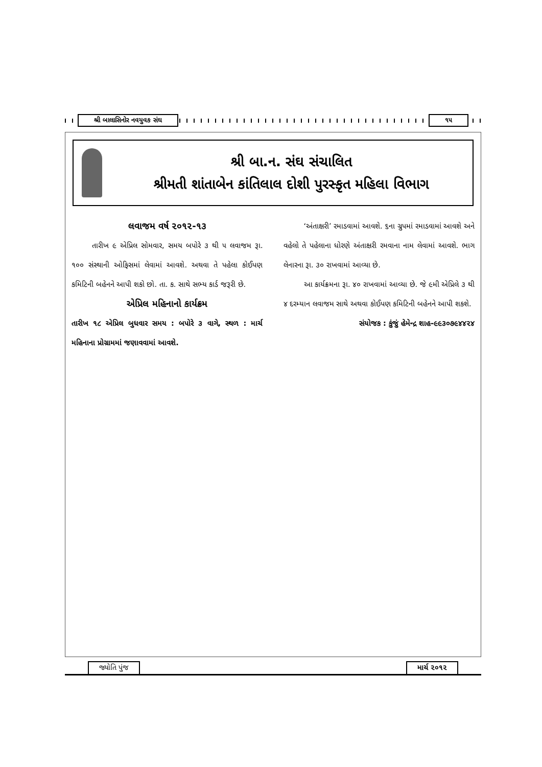શ્રી બાલાસિનોર નવયુવક સંઘ ૧૫
શ્રી બા.ન. સંઘ સંચાલિત
શ્રીમતી શાંતાબેન કાંતિલાલ દોશી પુરસ્કૃત મહિલા વિભાગ
લવાજમ વર્ષ ૨૦૧૨-૧૩
તારીખ ૯ એપ્રિલ સોમવાર, સમય બપોરે ૩ થી ૫ લવાજમ રૂા. ૧૦૦ સંસ્થાની ઓફિસમાં લેવામાં આવશે. અથવા તે પહેલા કોઈપણ કમિટિની બહેનને આપી શકો છો. તા. ક. સાથે સભ્ય કાર્ડ જરૂરી છે.
એપ્રિલ મહિનાનો કાર્યક્રમ
તારીખ ૧૮ એપ્રિલ બુધવાર સમય : બપોરે ૩ વાગે, સ્થળ : માર્ચ મહિનાના પ્રોગ્રામમાં જણાવવામાં આવશે.
‘અંતાક્ષરી’ રમાડવામાં આવશે. ૬ના ગ્રુપમાં રમાડવામાં આવશે અને વહેલો તે પહેલાના ધોરણે અંતાક્ષરી રમવાના નામ લેવામાં આવશે. ભાગ લેનારના રૂા. ૩૦ રાખવામાં આવ્યા છે.
આ કાર્યક્રમના રૂા. ૪૦ રાખવામાં આવ્યા છે. જે ૯મી એપ્રિલે ૩ થી ૪ દરમ્યાન લવાજમ સાથે અથવા કોઈપણ કમિટિની બહેનને આપી શકશે.
સંયોજક : કુંજું હેમેન્દ્ર શાહ-૯૯૩૦૭૯૪૪૨૪
જ્યોતિ પુંજ માર્ચ ૨૦૧૨